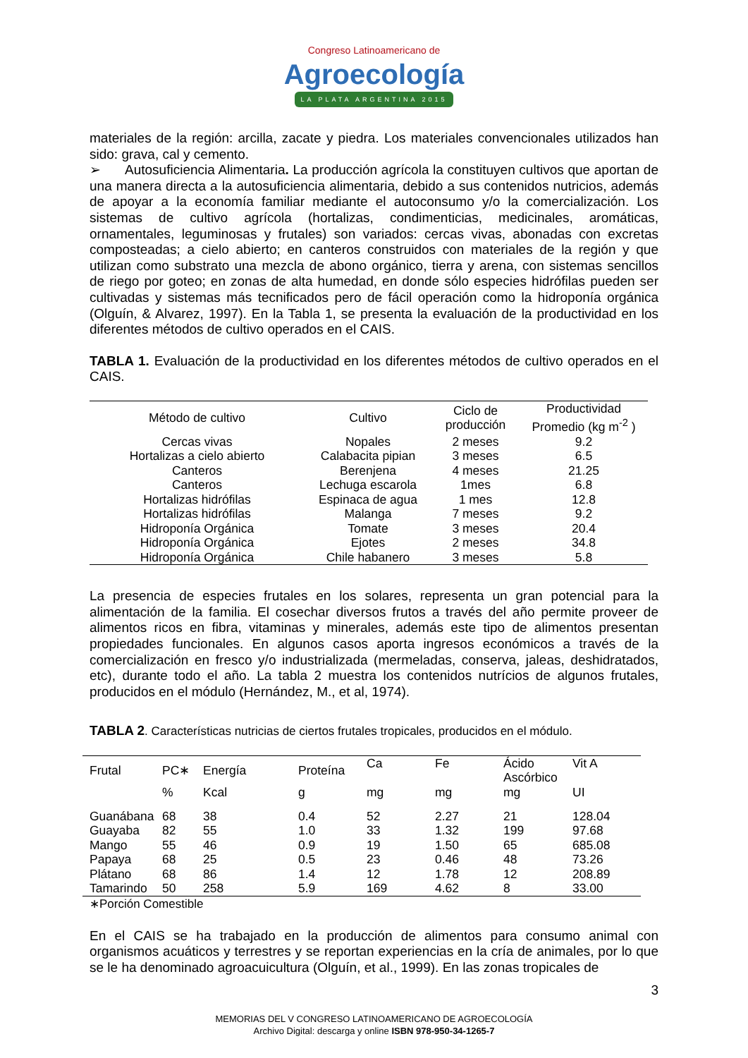Congreso Latinoamericano de
Agroecología
LA PLATA ARGENTINA 2015
materiales de la región: arcilla, zacate y piedra. Los materiales convencionales utilizados han sido: grava, cal y cemento.
➢ Autosuficiencia Alimentaria. La producción agrícola la constituyen cultivos que aportan de una manera directa a la autosuficiencia alimentaria, debido a sus contenidos nutricios, además de apoyar a la economía familiar mediante el autoconsumo y/o la comercialización. Los sistemas de cultivo agrícola (hortalizas, condimenticias, medicinales, aromáticas, ornamentales, leguminosas y frutales) son variados: cercas vivas, abonadas con excretas composteadas; a cielo abierto; en canteros construidos con materiales de la región y que utilizan como substrato una mezcla de abono orgánico, tierra y arena, con sistemas sencillos de riego por goteo; en zonas de alta humedad, en donde sólo especies hidrófilas pueden ser cultivadas y sistemas más tecnificados pero de fácil operación como la hidroponía orgánica (Olguín, & Alvarez, 1997). En la Tabla 1, se presenta la evaluación de la productividad en los diferentes métodos de cultivo operados en el CAIS.
TABLA 1. Evaluación de la productividad en los diferentes métodos de cultivo operados en el CAIS.
| Método de cultivo | Cultivo | Ciclo de producción | Productividad Promedio (kg m<sup>-2</sup> ) |
| --- | --- | --- | --- |
| Cercas vivas | Nopales | 2 meses | 9.2 |
| Hortalizas a cielo abierto | Calabacita pipian | 3 meses | 6.5 |
| Canteros | Berenjena | 4 meses | 21.25 |
| Canteros | Lechuga escarola | 1mes | 6.8 |
| Hortalizas hidrófilas | Espinaca de agua | 1 mes | 12.8 |
| Hortalizas hidrófilas | Malanga | 7 meses | 9.2 |
| Hidroponía Orgánica | Tomate | 3 meses | 20.4 |
| Hidroponía Orgánica | Ejotes | 2 meses | 34.8 |
| Hidroponía Orgánica | Chile habanero | 3 meses | 5.8 |
La presencia de especies frutales en los solares, representa un gran potencial para la alimentación de la familia. El cosechar diversos frutos a través del año permite proveer de alimentos ricos en fibra, vitaminas y minerales, además este tipo de alimentos presentan propiedades funcionales. En algunos casos aporta ingresos económicos a través de la comercialización en fresco y/o industrializada (mermeladas, conserva, jaleas, deshidratados, etc), durante todo el año. La tabla 2 muestra los contenidos nutrícios de algunos frutales, producidos en el módulo (Hernández, M., et al, 1974).
TABLA 2. Características nutricias de ciertos frutales tropicales, producidos en el módulo.
| Frutal | PC∗ | Energía | Proteína | Ca | Fe | Ácido Ascórbico | Vit A |
| --- | --- | --- | --- | --- | --- | --- | --- |
| | % | Kcal | g | mg | mg | mg | UI |
| Guanábana | 68 | 38 | 0.4 | 52 | 2.27 | 21 | 128.04 |
| Guayaba | 82 | 55 | 1.0 | 33 | 1.32 | 199 | 97.68 |
| Mango | 55 | 46 | 0.9 | 19 | 1.50 | 65 | 685.08 |
| Papaya | 68 | 25 | 0.5 | 23 | 0.46 | 48 | 73.26 |
| Plátano | 68 | 86 | 1.4 | 12 | 1.78 | 12 | 208.89 |
| Tamarindo | 50 | 258 | 5.9 | 169 | 4.62 | 8 | 33.00 |
∗Porción Comestible
En el CAIS se ha trabajado en la producción de alimentos para consumo animal con organismos acuáticos y terrestres y se reportan experiencias en la cría de animales, por lo que se le ha denominado agroacuicultura (Olguín, et al., 1999). En las zonas tropicales de
3
MEMORIAS DEL V CONGRESO LATINOAMERICANO DE AGROECOLOGÍA
Archivo Digital: descarga y online ISBN 978-950-34-1265-7